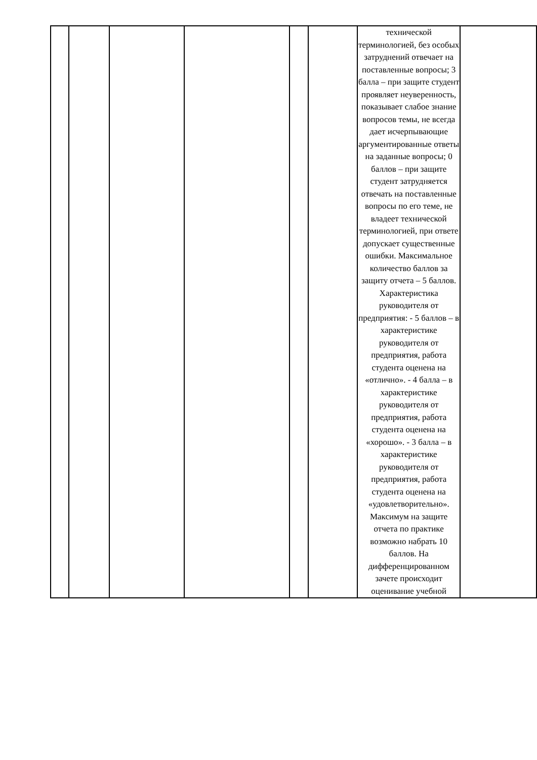| | | | | | | технической терминологией, без особых затруднений отвечает на поставленные вопросы; 3 балла – при защите студент проявляет неуверенность, показывает слабое знание вопросов темы, не всегда дает исчерпывающие аргументированные ответы на заданные вопросы; 0 баллов – при защите студент затрудняется отвечать на поставленные вопросы по его теме, не владеет технической терминологией, при ответе допускает существенные ошибки. Максимальное количество баллов за защиту отчета – 5 баллов. Характеристика руководителя от предприятия: - 5 баллов – в характеристике руководителя от предприятия, работа студента оценена на «отлично». - 4 балла – в характеристике руководителя от предприятия, работа студента оценена на «хорошо». - 3 балла – в характеристике руководителя от предприятия, работа студента оценена на «удовлетворительно». Максимум на защите отчета по практике возможно набрать 10 баллов. На дифференцированном зачете происходит оценивание учебной | |